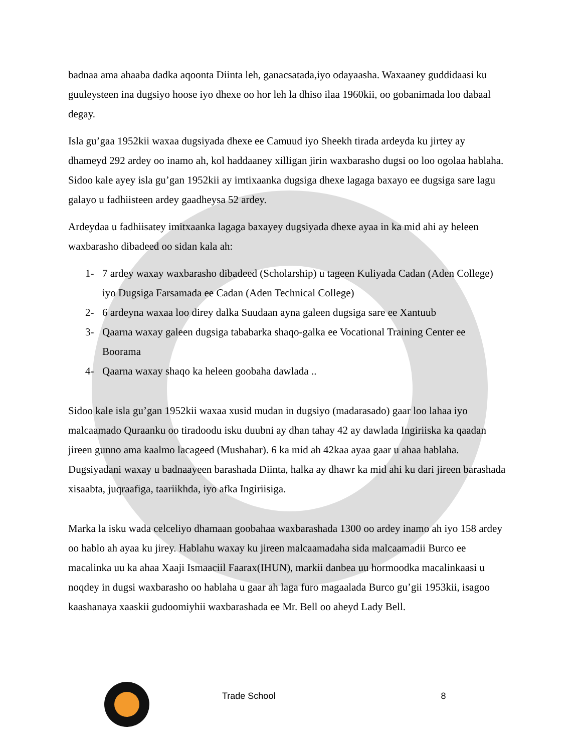badnaa ama ahaaba dadka aqoonta Diinta leh, ganacsatada,iyo odayaasha. Waxaaney guddidaasi ku guuleysteen ina dugsiyo hoose iyo dhexe oo hor leh la dhiso ilaa 1960kii, oo gobanimada loo dabaal degay.
Isla gu’gaa 1952kii waxaa dugsiyada dhexe ee Camuud iyo Sheekh tirada ardeyda ku jirtey ay dhameyd 292 ardey oo inamo ah, kol haddaaney xilligan jirin waxbarasho dugsi oo loo ogolaa hablaha. Sidoo kale ayey isla gu’gan 1952kii ay imtixaanka dugsiga dhexe lagaga baxayo ee dugsiga sare lagu galayo u fadhiisteen ardey gaadheysa 52 ardey.
Ardeydaa u fadhiisatey imitxaanka lagaga baxayey dugsiyada dhexe ayaa in ka mid ahi ay heleen waxbarasho dibadeed oo sidan kala ah:
1- 7 ardey waxay waxbarasho dibadeed (Scholarship) u tageen Kuliyada Cadan (Aden College) iyo Dugsiga Farsamada ee Cadan (Aden Technical College)
2- 6 ardeyna waxaa loo direy dalka Suudaan ayna galeen dugsiga sare ee Xantuub
3- Qaarna waxay galeen dugsiga tababarka shaqo-galka ee Vocational Training Center ee Boorama
4- Qaarna waxay shaqo ka heleen goobaha dawlada ..
Sidoo kale isla gu’gan 1952kii waxaa xusid mudan in dugsiyo (madarasado) gaar loo lahaa iyo malcaamado Quraanku oo tiradoodu isku duubni ay dhan tahay 42 ay dawlada Ingiriiska ka qaadan jireen gunno ama kaalmo lacageed (Mushahar). 6 ka mid ah 42kaa ayaa gaar u ahaa hablaha. Dugsiyadani waxay u badnaayeen barashada Diinta, halka ay dhawr ka mid ahi ku dari jireen barashada xisaabta, juqraafiga, taariikhda, iyo afka Ingiriisiga.
Marka la isku wada celceliyo dhamaan goobahaa waxbarashada 1300 oo ardey inamo ah iyo 158 ardey oo hablo ah ayaa ku jirey. Hablahu waxay ku jireen malcaamadaha sida malcaamadii Burco ee macalinka uu ka ahaa Xaaji Ismaaciil Faarax(IHUN), markii danbea uu hormoodka macalinkaasi u noqdey in dugsi waxbarasho oo hablaha u gaar ah laga furo magaalada Burco gu’gii 1953kii, isagoo kaashanaya xaaskii gudoomiyhii waxbarashada ee Mr. Bell oo aheyd Lady Bell.
Trade School 8